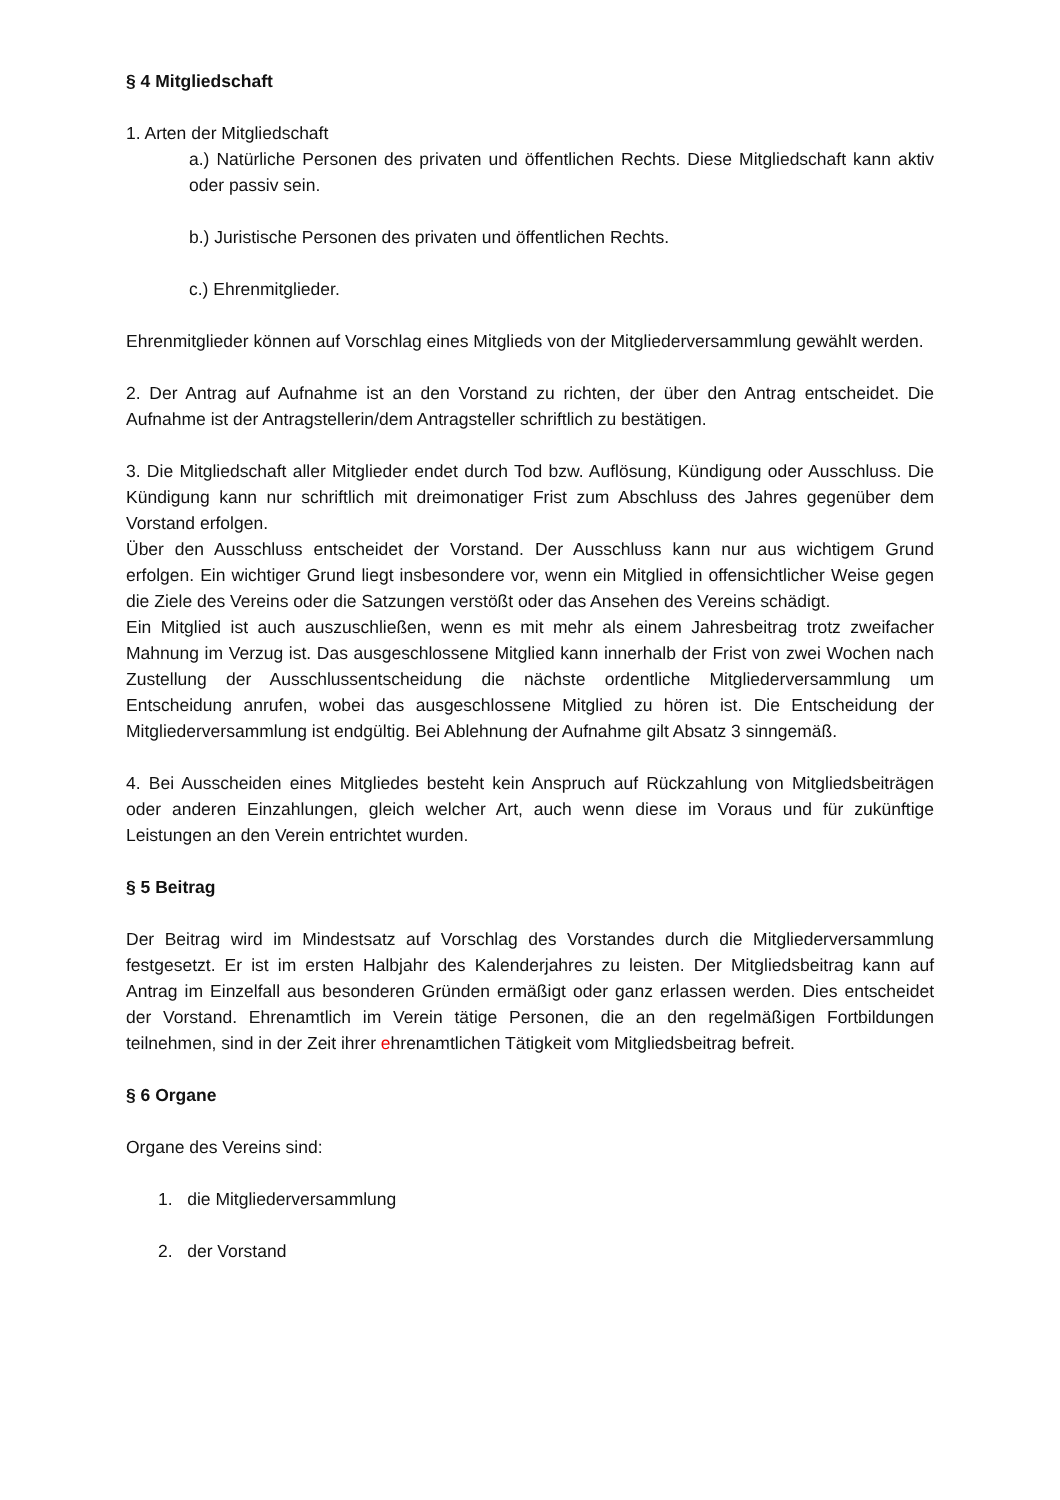§ 4 Mitgliedschaft
1. Arten der Mitgliedschaft
a.) Natürliche Personen des privaten und öffentlichen Rechts. Diese Mitgliedschaft kann aktiv oder passiv sein.
b.) Juristische Personen des privaten und öffentlichen Rechts.
c.) Ehrenmitglieder.
Ehrenmitglieder können auf Vorschlag eines Mitglieds von der Mitgliederversammlung gewählt werden.
2. Der Antrag auf Aufnahme ist an den Vorstand zu richten, der über den Antrag entscheidet. Die Aufnahme ist der Antragstellerin/dem Antragsteller schriftlich zu bestätigen.
3. Die Mitgliedschaft aller Mitglieder endet durch Tod bzw. Auflösung, Kündigung oder Ausschluss. Die Kündigung kann nur schriftlich mit dreimonatiger Frist zum Abschluss des Jahres gegenüber dem Vorstand erfolgen.
Über den Ausschluss entscheidet der Vorstand. Der Ausschluss kann nur aus wichtigem Grund erfolgen. Ein wichtiger Grund liegt insbesondere vor, wenn ein Mitglied in offensichtlicher Weise gegen die Ziele des Vereins oder die Satzungen verstößt oder das Ansehen des Vereins schädigt.
Ein Mitglied ist auch auszuschließen, wenn es mit mehr als einem Jahresbeitrag trotz zweifacher Mahnung im Verzug ist. Das ausgeschlossene Mitglied kann innerhalb der Frist von zwei Wochen nach Zustellung der Ausschlussentscheidung die nächste ordentliche Mitgliederversammlung um Entscheidung anrufen, wobei das ausgeschlossene Mitglied zu hören ist. Die Entscheidung der Mitgliederversammlung ist endgültig. Bei Ablehnung der Aufnahme gilt Absatz 3 sinngemäß.
4. Bei Ausscheiden eines Mitgliedes besteht kein Anspruch auf Rückzahlung von Mitgliedsbeiträgen oder anderen Einzahlungen, gleich welcher Art, auch wenn diese im Voraus und für zukünftige Leistungen an den Verein entrichtet wurden.
§ 5 Beitrag
Der Beitrag wird im Mindestsatz auf Vorschlag des Vorstandes durch die Mitgliederversammlung festgesetzt. Er ist im ersten Halbjahr des Kalenderjahres zu leisten. Der Mitgliedsbeitrag kann auf Antrag im Einzelfall aus besonderen Gründen ermäßigt oder ganz erlassen werden. Dies entscheidet der Vorstand. Ehrenamtlich im Verein tätige Personen, die an den regelmäßigen Fortbildungen teilnehmen, sind in der Zeit ihrer ehrenamtlichen Tätigkeit vom Mitgliedsbeitrag befreit.
§ 6 Organe
Organe des Vereins sind:
1. die Mitgliederversammlung
2. der Vorstand